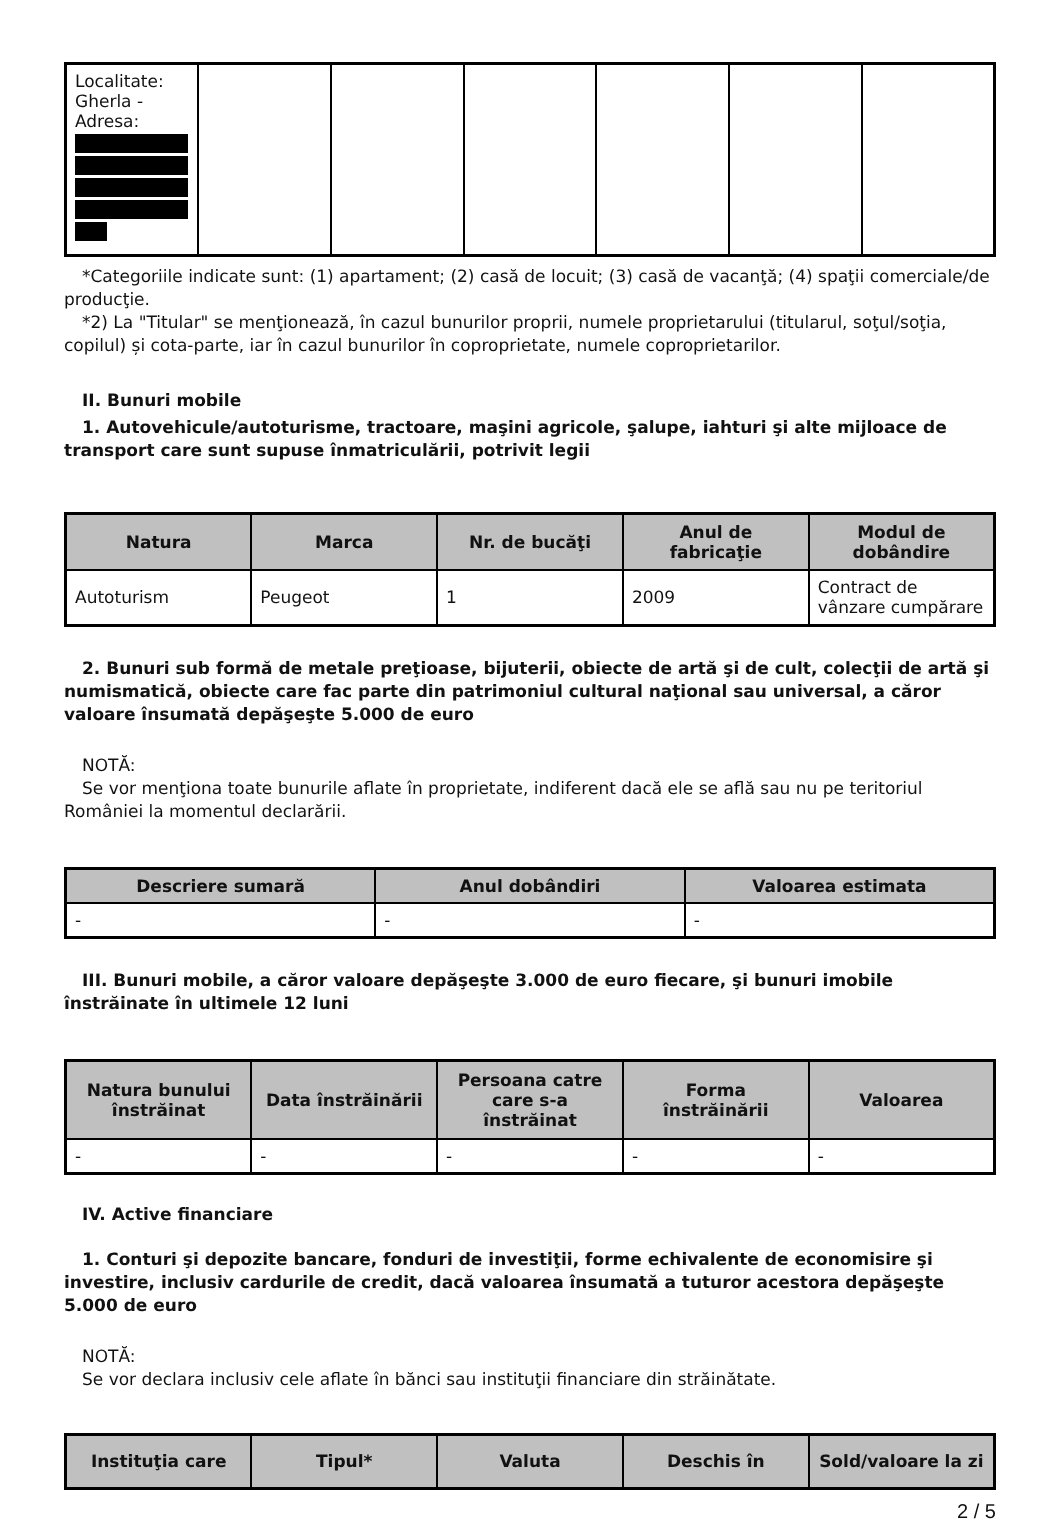| Localitate: Gherla - Adresa: | | | | | | |
*Categoriile indicate sunt: (1) apartament; (2) casă de locuit; (3) casă de vacanţă; (4) spaţii comerciale/de producţie.
*2) La "Titular" se menţionează, în cazul bunurilor proprii, numele proprietarului (titularul, soţul/soţia, copilul) și cota-parte, iar în cazul bunurilor în coproprietate, numele coproprietarilor.
II. Bunuri mobile
1. Autovehicule/autoturisme, tractoare, maşini agricole, şalupe, iahturi şi alte mijloace de transport care sunt supuse înmatriculării, potrivit legii
| Natura | Marca | Nr. de bucăţi | Anul de fabricaţie | Modul de dobândire |
| --- | --- | --- | --- | --- |
| Autoturism | Peugeot | 1 | 2009 | Contract de vânzare cumpărare |
2. Bunuri sub formă de metale preţioase, bijuterii, obiecte de artă şi de cult, colecţii de artă şi numismatică, obiecte care fac parte din patrimoniul cultural naţional sau universal, a căror valoare însumată depăşeşte 5.000 de euro
NOTĂ:
Se vor menţiona toate bunurile aflate în proprietate, indiferent dacă ele se află sau nu pe teritoriul României la momentul declarării.
| Descriere sumară | Anul dobândiri | Valoarea estimata |
| --- | --- | --- |
| - | - | - |
III. Bunuri mobile, a căror valoare depăşeşte 3.000 de euro fiecare, şi bunuri imobile înstrăinate în ultimele 12 luni
| Natura bunului înstrăinat | Data înstrăinării | Persoana catre care s-a înstrăinat | Forma înstrăinării | Valoarea |
| --- | --- | --- | --- | --- |
| - | - | - | - | - |
IV. Active financiare
1. Conturi şi depozite bancare, fonduri de investiţii, forme echivalente de economisire şi investire, inclusiv cardurile de credit, dacă valoarea însumată a tuturor acestora depăşeşte 5.000 de euro
NOTĂ:
Se vor declara inclusiv cele aflate în bănci sau instituţii financiare din străinătate.
| Instituţia care | Tipul* | Valuta | Deschis în | Sold/valoare la zi |
| --- | --- | --- | --- | --- |
2 / 5